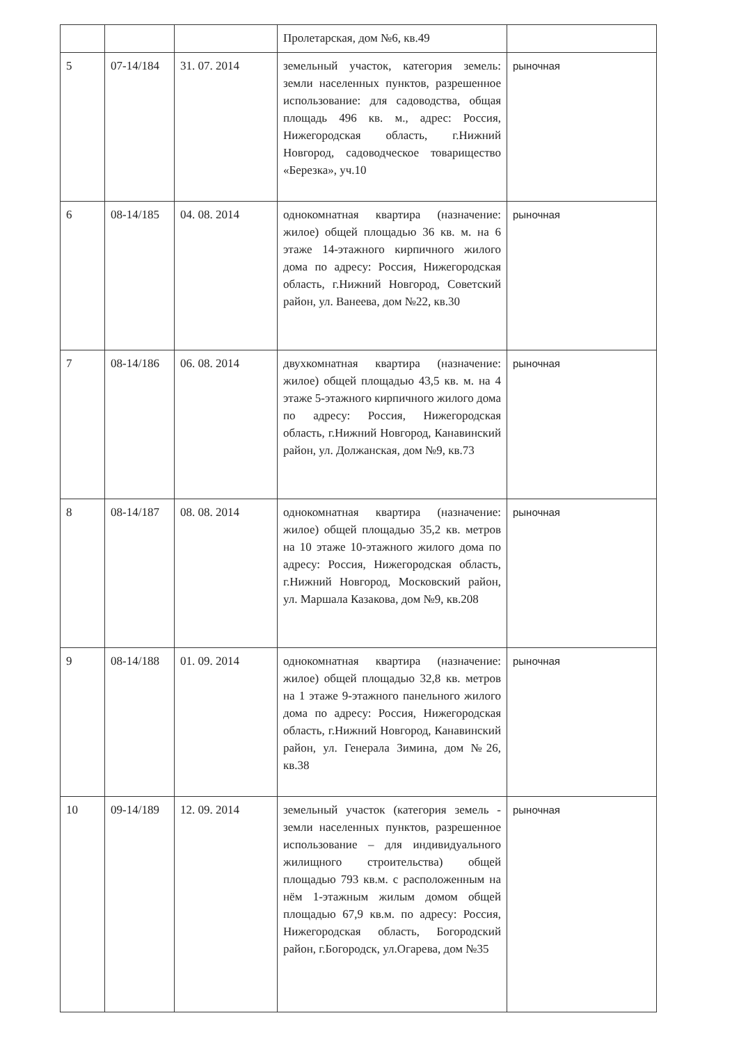| | | | Пролетарская, дом №6, кв.49 | |
| 5 | 07-14/184 | 31. 07. 2014 | земельный участок, категория земель: земли населенных пунктов, разрешенное использование: для садоводства, общая площадь 496 кв. м., адрес: Россия, Нижегородская область, г.Нижний Новгород, садоводческое товарищество «Березка», уч.10 | рыночная |
| 6 | 08-14/185 | 04. 08. 2014 | однокомнатная квартира (назначение: жилое) общей площадью 36 кв. м. на 6 этаже 14-этажного кирпичного жилого дома по адресу: Россия, Нижегородская область, г.Нижний Новгород, Советский район, ул. Ванеева, дом №22, кв.30 | рыночная |
| 7 | 08-14/186 | 06. 08. 2014 | двухкомнатная квартира (назначение: жилое) общей площадью 43,5 кв. м. на 4 этаже 5-этажного кирпичного жилого дома по адресу: Россия, Нижегородская область, г.Нижний Новгород, Канавинский район, ул. Должанская, дом №9, кв.73 | рыночная |
| 8 | 08-14/187 | 08. 08. 2014 | однокомнатная квартира (назначение: жилое) общей площадью 35,2 кв. метров на 10 этаже 10-этажного жилого дома по адресу: Россия, Нижегородская область, г.Нижний Новгород, Московский район, ул. Маршала Казакова, дом №9, кв.208 | рыночная |
| 9 | 08-14/188 | 01. 09. 2014 | однокомнатная квартира (назначение: жилое) общей площадью 32,8 кв. метров на 1 этаже 9-этажного панельного жилого дома по адресу: Россия, Нижегородская область, г.Нижний Новгород, Канавинский район, ул. Генерала Зимина, дом №26, кв.38 | рыночная |
| 10 | 09-14/189 | 12. 09. 2014 | земельный участок (категория земель - земли населенных пунктов, разрешенное использование – для индивидуального жилищного строительства) общей площадью 793 кв.м. с расположенным на нём 1-этажным жилым домом общей площадью 67,9 кв.м. по адресу: Россия, Нижегородская область, Богородский район, г.Богородск, ул.Огарева, дом №35 | рыночная |